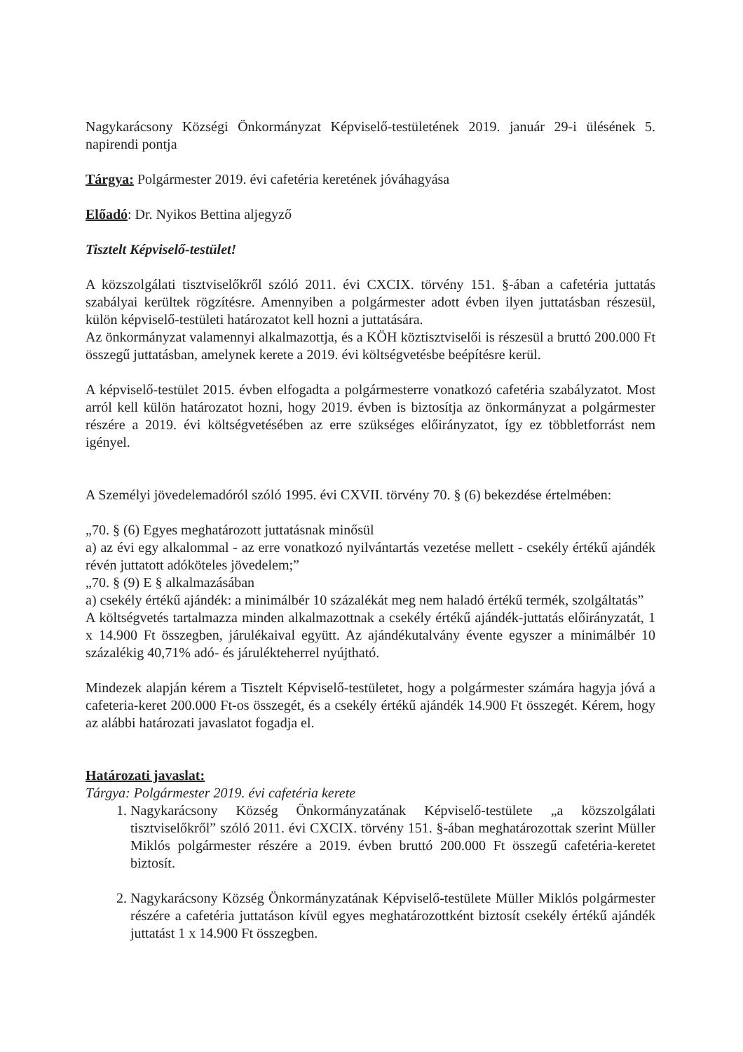Nagykarácsony Községi Önkormányzat Képviselő-testületének 2019. január 29-i ülésének 5. napirendi pontja
Tárgya: Polgármester 2019. évi cafetéria keretének jóváhagyása
Előadó: Dr. Nyikos Bettina aljegyző
Tisztelt Képviselő-testület!
A közszolgálati tisztviselőkről szóló 2011. évi CXCIX. törvény 151. §-ában a cafetéria juttatás szabályai kerültek rögzítésre. Amennyiben a polgármester adott évben ilyen juttatásban részesül, külön képviselő-testületi határozatot kell hozni a juttatására.
Az önkormányzat valamennyi alkalmazottja, és a KÖH köztisztviselői is részesül a bruttó 200.000 Ft összegű juttatásban, amelynek kerete a 2019. évi költségvetésbe beépítésre kerül.
A képviselő-testület 2015. évben elfogadta a polgármesterre vonatkozó cafetéria szabályzatot. Most arról kell külön határozatot hozni, hogy 2019. évben is biztosítja az önkormányzat a polgármester részére a 2019. évi költségvetésében az erre szükséges előirányzatot, így ez többletforrást nem igényel.
A Személyi jövedelemadóról szóló 1995. évi CXVII. törvény 70. § (6) bekezdése értelmében:
„70. § (6) Egyes meghatározott juttatásnak minősül
a) az évi egy alkalommal - az erre vonatkozó nyilvántartás vezetése mellett - csekély értékű ajándék révén juttatott adóköteles jövedelem;”
„70. § (9) E § alkalmazásában
a) csekély értékű ajándék: a minimálbér 10 százalékát meg nem haladó értékű termék, szolgáltatás”
A költségvetés tartalmazza minden alkalmazottnak a csekély értékű ajándék-juttatás előirányzatát, 1 x 14.900 Ft összegben, járulékaival együtt. Az ajándékutalvány évente egyszer a minimálbér 10 százalékig 40,71% adó- és járulékteherrel nyújtható.
Mindezek alapján kérem a Tisztelt Képviselő-testületet, hogy a polgármester számára hagyja jóvá a cafeteria-keret 200.000 Ft-os összegét, és a csekély értékű ajándék 14.900 Ft összegét. Kérem, hogy az alábbi határozati javaslatot fogadja el.
Határozati javaslat:
Tárgya: Polgármester 2019. évi cafetéria kerete
1. Nagykarácsony Község Önkormányzatának Képviselő-testülete „a közszolgálati tisztviselőkről” szóló 2011. évi CXCIX. törvény 151. §-ában meghatározottak szerint Müller Miklós polgármester részére a 2019. évben bruttó 200.000 Ft összegű cafetéria-keretet biztosít.
2. Nagykarácsony Község Önkormányzatának Képviselő-testülete Müller Miklós polgármester részére a cafetéria juttatáson kívül egyes meghatározottként biztosít csekély értékű ajándék juttatást 1 x 14.900 Ft összegben.